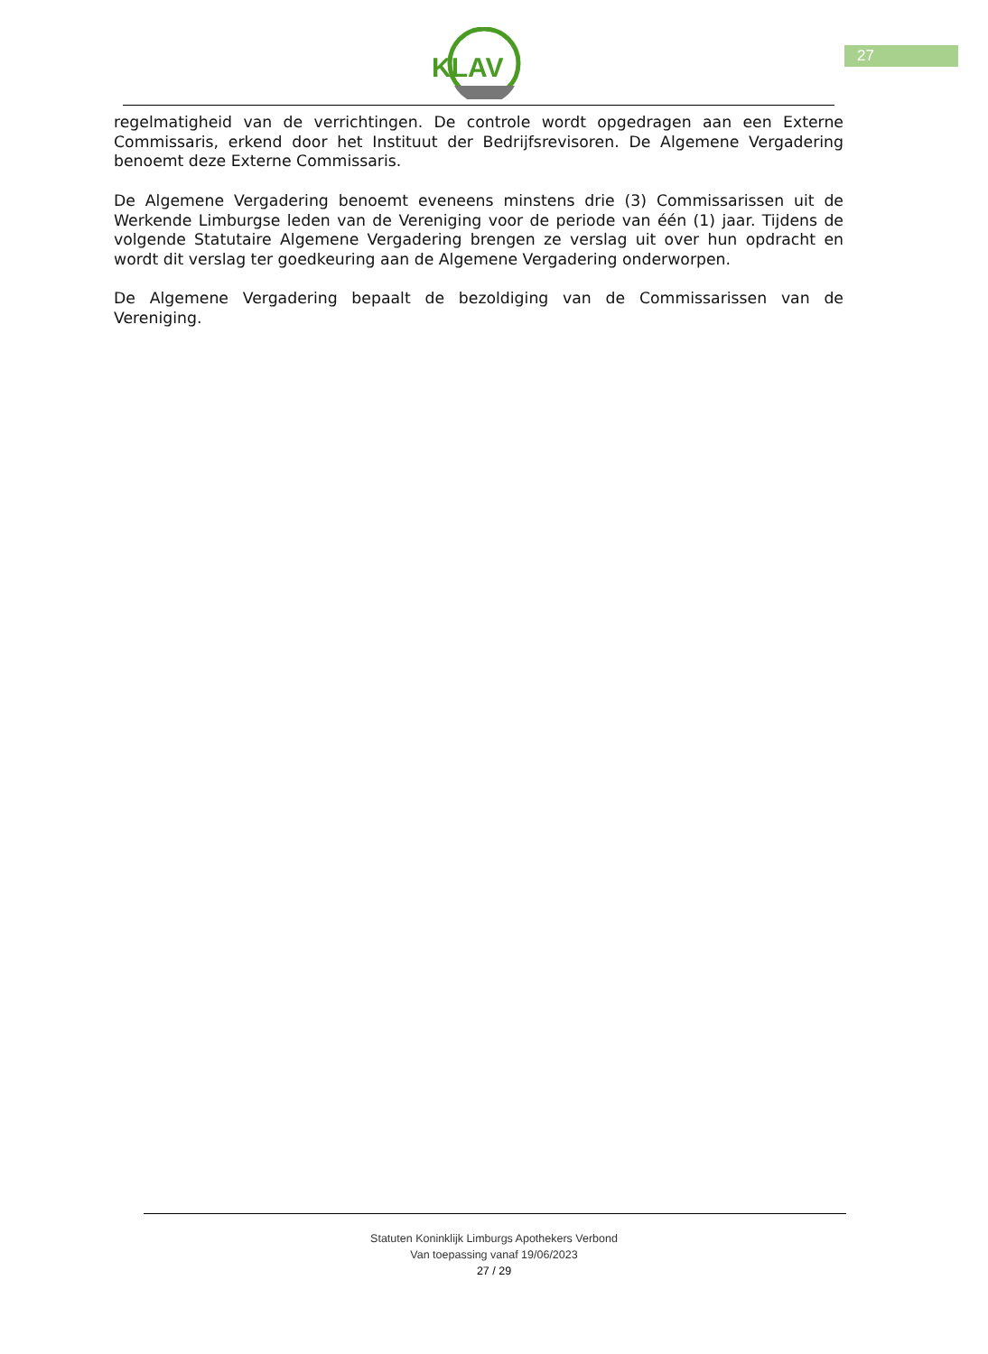KLAV
27
regelmatigheid van de verrichtingen. De controle wordt opgedragen aan een Externe Commissaris, erkend door het Instituut der Bedrijfsrevisoren. De Algemene Vergadering benoemt deze Externe Commissaris.
De Algemene Vergadering benoemt eveneens minstens drie (3) Commissarissen uit de Werkende Limburgse leden van de Vereniging voor de periode van één (1) jaar. Tijdens de volgende Statutaire Algemene Vergadering brengen ze verslag uit over hun opdracht en wordt dit verslag ter goedkeuring aan de Algemene Vergadering onderworpen.
De Algemene Vergadering bepaalt de bezoldiging van de Commissarissen van de Vereniging.
Statuten Koninklijk Limburgs Apothekers Verbond
Van toepassing vanaf 19/06/2023
27 / 29